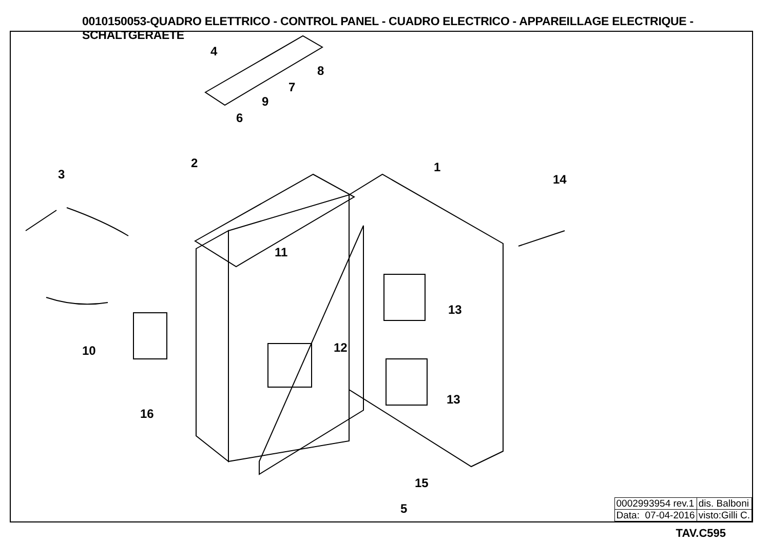0010150053-QUADRO ELETTRICO - CONTROL PANEL - CUADRO ELECTRICO - APPAREILLAGE ELECTRIQUE - SCHALTGERAETE
4
8
7
9
6
2
3 1
14
11
13
12 10
13
16
15
5
| 0002993954 rev.1 | dis. Balboni |
| Data: 07-04-2016 | visto:Gilli C. |
TAV.C595